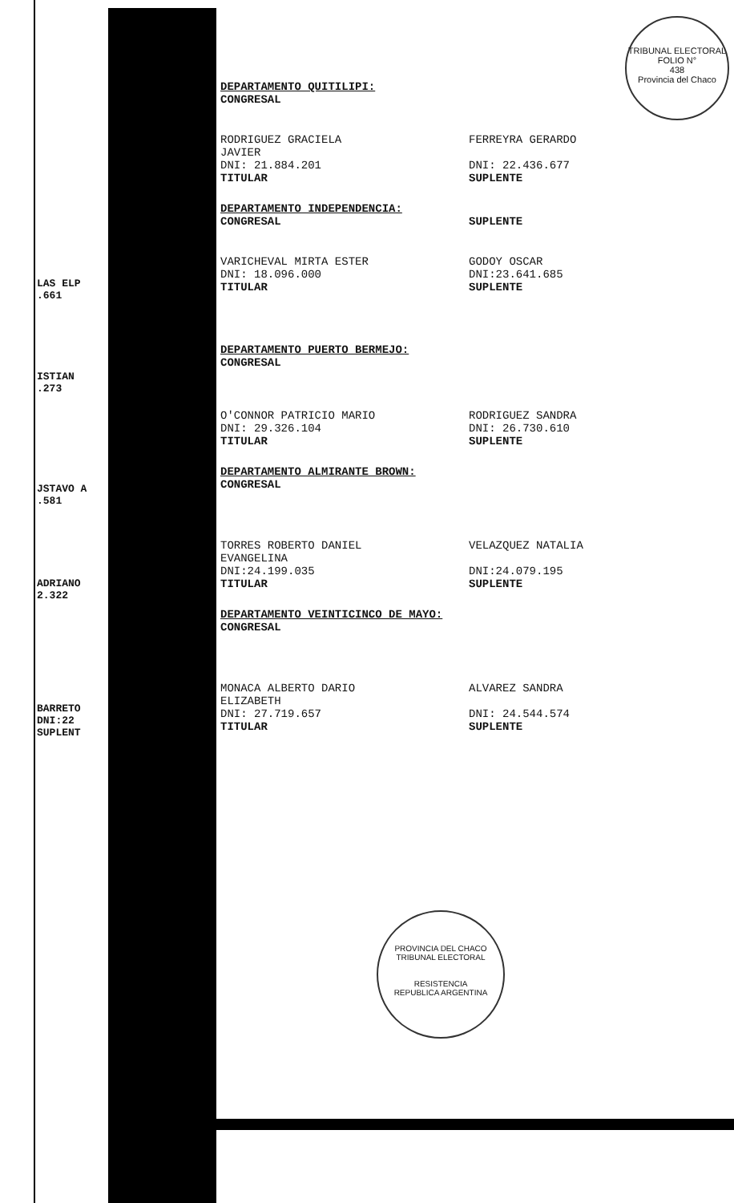LAS ELP
.661
ISTIAN
.273
JSTAVO A
.581
ADRIANO
2.322
BARRETO
DNI:22
SUPLENT
TRIBUNAL ELECTORAL
FOLIO N°
438
Provincia del Chaco
DEPARTAMENTO QUITILIPI:
CONGRESAL
RODRIGUEZ GRACIELA
JAVIER
DNI: 21.884.201
TITULAR
FERREYRA GERARDO
DNI: 22.436.677
SUPLENTE
DEPARTAMENTO INDEPENDENCIA:
CONGRESAL SUPLENTE
VARICHEVAL MIRTA ESTER
DNI: 18.096.000
TITULAR
GODOY OSCAR
DNI:23.641.685
SUPLENTE
DEPARTAMENTO PUERTO BERMEJO:
CONGRESAL
O'CONNOR PATRICIO MARIO
DNI: 29.326.104
TITULAR
RODRIGUEZ SANDRA
DNI: 26.730.610
SUPLENTE
DEPARTAMENTO ALMIRANTE BROWN:
CONGRESAL
TORRES ROBERTO DANIEL
EVANGELINA
DNI:24.199.035
TITULAR
VELAZQUEZ NATALIA
DNI:24.079.195
SUPLENTE
DEPARTAMENTO VEINTICINCO DE MAYO:
CONGRESAL
MONACA ALBERTO DARIO
ELIZABETH
DNI: 27.719.657
TITULAR
ALVAREZ SANDRA
DNI: 24.544.574
SUPLENTE
PROVINCIA DEL CHACO
TRIBUNAL ELECTORAL
RESISTENCIA
REPUBLICA ARGENTINA